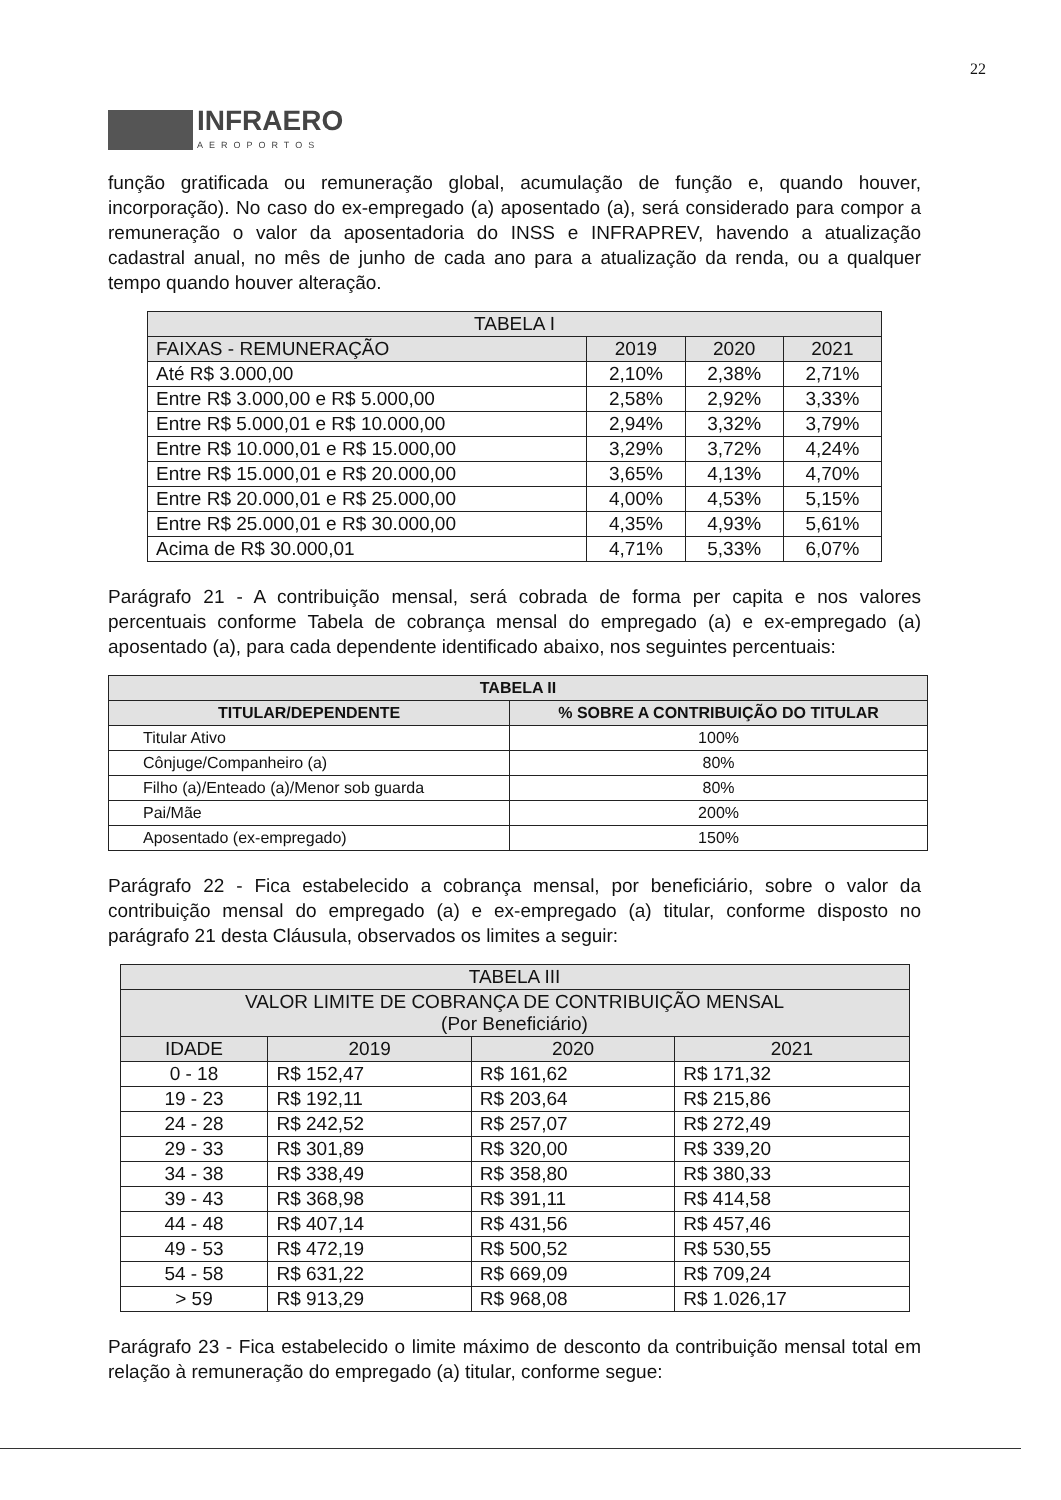22
INFRAERO
AEROPORTOS
função gratificada ou remuneração global, acumulação de função e, quando houver, incorporação). No caso do ex-empregado (a) aposentado (a), será considerado para compor a remuneração o valor da aposentadoria do INSS e INFRAPREV, havendo a atualização cadastral anual, no mês de junho de cada ano para a atualização da renda, ou a qualquer tempo quando houver alteração.
| TABELA I | | | |
| --- | --- | --- | --- |
| FAIXAS - REMUNERAÇÃO | 2019 | 2020 | 2021 |
| Até R$ 3.000,00 | 2,10% | 2,38% | 2,71% |
| Entre R$ 3.000,00 e R$ 5.000,00 | 2,58% | 2,92% | 3,33% |
| Entre R$ 5.000,01 e R$ 10.000,00 | 2,94% | 3,32% | 3,79% |
| Entre R$ 10.000,01 e R$ 15.000,00 | 3,29% | 3,72% | 4,24% |
| Entre R$ 15.000,01 e R$ 20.000,00 | 3,65% | 4,13% | 4,70% |
| Entre R$ 20.000,01 e R$ 25.000,00 | 4,00% | 4,53% | 5,15% |
| Entre R$ 25.000,01 e R$ 30.000,00 | 4,35% | 4,93% | 5,61% |
| Acima de R$ 30.000,01 | 4,71% | 5,33% | 6,07% |
Parágrafo 21 - A contribuição mensal, será cobrada de forma per capita e nos valores percentuais conforme Tabela de cobrança mensal do empregado (a) e ex-empregado (a) aposentado (a), para cada dependente identificado abaixo, nos seguintes percentuais:
| TABELA II | |
| --- | --- |
| TITULAR/DEPENDENTE | % SOBRE A CONTRIBUIÇÃO DO TITULAR |
| Titular Ativo | 100% |
| Cônjuge/Companheiro (a) | 80% |
| Filho (a)/Enteado (a)/Menor sob guarda | 80% |
| Pai/Mãe | 200% |
| Aposentado (ex-empregado) | 150% |
Parágrafo 22 - Fica estabelecido a cobrança mensal, por beneficiário, sobre o valor da contribuição mensal do empregado (a) e ex-empregado (a) titular, conforme disposto no parágrafo 21 desta Cláusula, observados os limites a seguir:
| TABELA III | | | |
| --- | --- | --- | --- |
| VALOR LIMITE DE COBRANÇA DE CONTRIBUIÇÃO MENSAL (Por Beneficiário) | | | |
| IDADE | 2019 | 2020 | 2021 |
| 0 - 18 | R$ 152,47 | R$ 161,62 | R$ 171,32 |
| 19 - 23 | R$ 192,11 | R$ 203,64 | R$ 215,86 |
| 24 - 28 | R$ 242,52 | R$ 257,07 | R$ 272,49 |
| 29 - 33 | R$ 301,89 | R$ 320,00 | R$ 339,20 |
| 34 - 38 | R$ 338,49 | R$ 358,80 | R$ 380,33 |
| 39 - 43 | R$ 368,98 | R$ 391,11 | R$ 414,58 |
| 44 - 48 | R$ 407,14 | R$ 431,56 | R$ 457,46 |
| 49 - 53 | R$ 472,19 | R$ 500,52 | R$ 530,55 |
| 54 - 58 | R$ 631,22 | R$ 669,09 | R$ 709,24 |
| > 59 | R$ 913,29 | R$ 968,08 | R$ 1.026,17 |
Parágrafo 23 - Fica estabelecido o limite máximo de desconto da contribuição mensal total em relação à remuneração do empregado (a) titular, conforme segue: